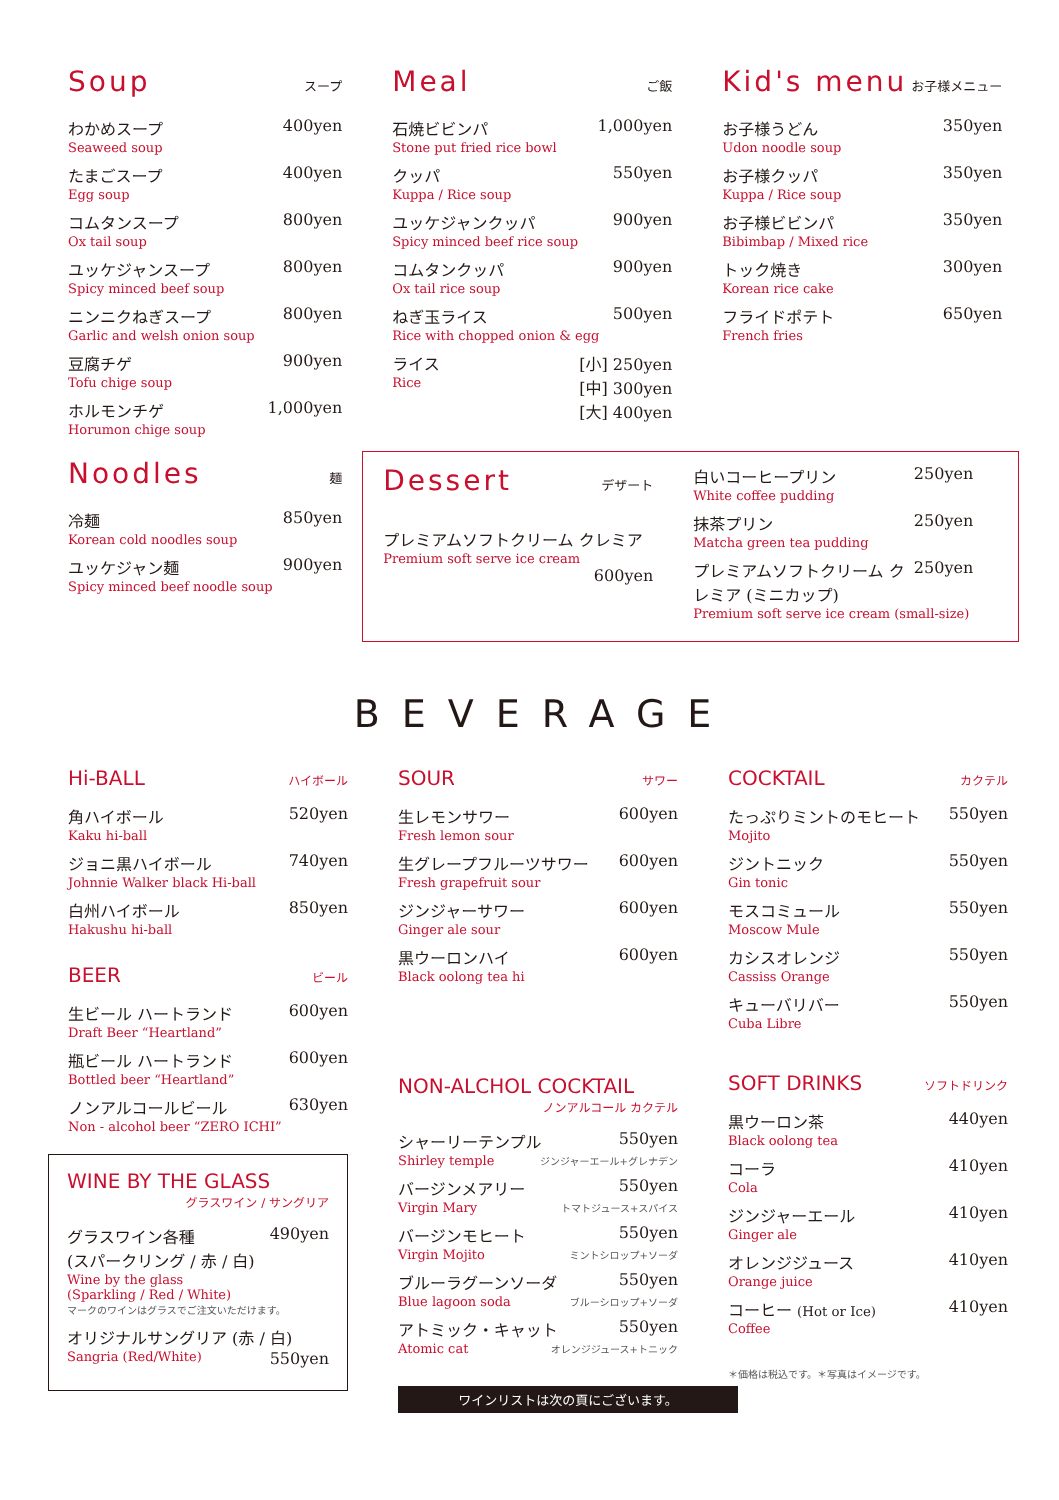Soup スープ
わかめスープ 400yen
Seaweed soup
たまごスープ 400yen
Egg soup
コムタンスープ 800yen
Ox tail soup
ユッケジャンスープ 800yen
Spicy minced beef soup
ニンニクねぎスープ 800yen
Garlic and welsh onion soup
豆腐チゲ 900yen
Tofu chige soup
ホルモンチゲ 1,000yen
Horumon chige soup
Noodles 麺
冷麺 850yen
Korean cold noodles soup
ユッケジャン麺 900yen
Spicy minced beef noodle soup
Meal ご飯
石焼ビビンパ 1,000yen
Stone put fried rice bowl
クッパ 550yen
Kuppa / Rice soup
ユッケジャンクッパ 900yen
Spicy minced beef rice soup
コムタンクッパ 900yen
Ox tail rice soup
ねぎ玉ライス 500yen
Rice with chopped onion & egg
ライス [小] 250yen
Rice [中] 300yen
[大] 400yen
Kid's menu お子様メニュー
お子様うどん 350yen
Udon noodle soup
お子様クッパ 350yen
Kuppa / Rice soup
お子様ビビンパ 350yen
Bibimbap / Mixed rice
トック焼き 300yen
Korean rice cake
フライドポテト 650yen
French fries
Dessert デザート
プレミアムソフトクリーム クレミア
Premium soft serve ice cream
600yen
白いコーヒープリン 250yen
White coffee pudding
抹茶プリン 250yen
Matcha green tea pudding
プレミアムソフトクリーム クレミア (ミニカップ) 250yen
Premium soft serve ice cream (small-size)
BEVERAGE
Hi-BALL ハイボール
角ハイボール 520yen
Kaku hi-ball
ジョニ黒ハイボール 740yen
Johnnie Walker black Hi-ball
白州ハイボール 850yen
Hakushu hi-ball
BEER ビール
生ビール ハートランド 600yen
Draft Beer “Heartland”
瓶ビール ハートランド 600yen
Bottled beer “Heartland”
ノンアルコールビール 630yen
Non - alcohol beer “ZERO ICHI”
WINE BY THE GLASS
グラスワイン / サングリア
グラスワイン各種
(スパークリング / 赤 / 白) 490yen
Wine by the glass
(Sparkling / Red / White)
マークのワインはグラスでご注文いただけます。
オリジナルサングリア (赤 / 白)
Sangria (Red/White) 550yen
SOUR サワー
生レモンサワー 600yen
Fresh lemon sour
生グレープフルーツサワー 600yen
Fresh grapefruit sour
ジンジャーサワー 600yen
Ginger ale sour
黒ウーロンハイ 600yen
Black oolong tea hi
NON-ALCHOL COCKTAIL
ノンアルコール カクテル
シャーリーテンプル 550yen
Shirley temple ジンジャーエール+グレナデン
バージンメアリー 550yen
Virgin Mary トマトジュース+スパイス
バージンモヒート 550yen
Virgin Mojito ミントシロップ+ソーダ
ブルーラグーンソーダ 550yen
Blue lagoon soda ブルーシロップ+ソーダ
アトミック・キャット 550yen
Atomic cat オレンジジュース+トニック
ワインリストは次の頁にございます。
COCKTAIL カクテル
たっぷりミントのモヒート 550yen
Mojito
ジントニック 550yen
Gin tonic
モスコミュール 550yen
Moscow Mule
カシスオレンジ 550yen
Cassiss Orange
キューバリバー 550yen
Cuba Libre
SOFT DRINKS ソフトドリンク
黒ウーロン茶 440yen
Black oolong tea
コーラ 410yen
Cola
ジンジャーエール 410yen
Ginger ale
オレンジジュース 410yen
Orange juice
コーヒー (Hot or Ice) 410yen
Coffee
＊価格は税込です。＊写真はイメージです。